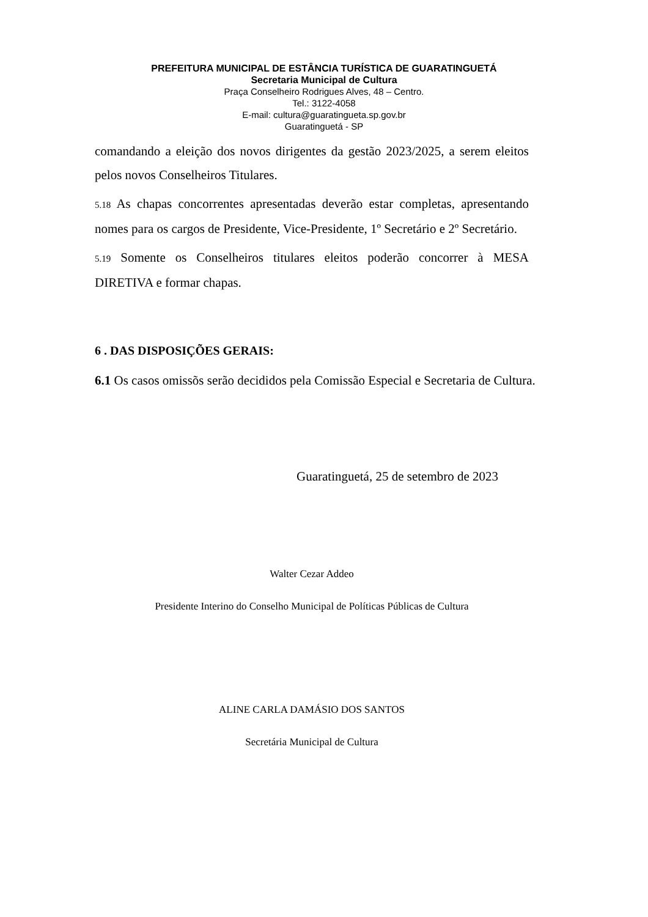PREFEITURA MUNICIPAL DE ESTÂNCIA TURÍSTICA DE GUARATINGUETÁ
Secretaria Municipal de Cultura
Praça Conselheiro Rodrigues Alves, 48 – Centro.
Tel.: 3122-4058
E-mail: cultura@guaratingueta.sp.gov.br
Guaratinguetá - SP
comandando a eleição dos novos dirigentes da gestão 2023/2025, a serem eleitos pelos novos Conselheiros Titulares.
5.18 As chapas concorrentes apresentadas deverão estar completas, apresentando nomes para os cargos de Presidente, Vice-Presidente, 1º Secretário e 2º Secretário.
5.19 Somente os Conselheiros titulares eleitos poderão concorrer à MESA DIRETIVA e formar chapas.
6 . DAS DISPOSIÇÕES GERAIS:
6.1 Os casos omissõs serão decididos pela Comissão Especial e Secretaria de Cultura.
Guaratinguetá, 25 de setembro de 2023
Walter Cezar Addeo
Presidente Interino do Conselho Municipal de Políticas Públicas de Cultura
ALINE CARLA DAMÁSIO DOS SANTOS
Secretária Municipal de Cultura